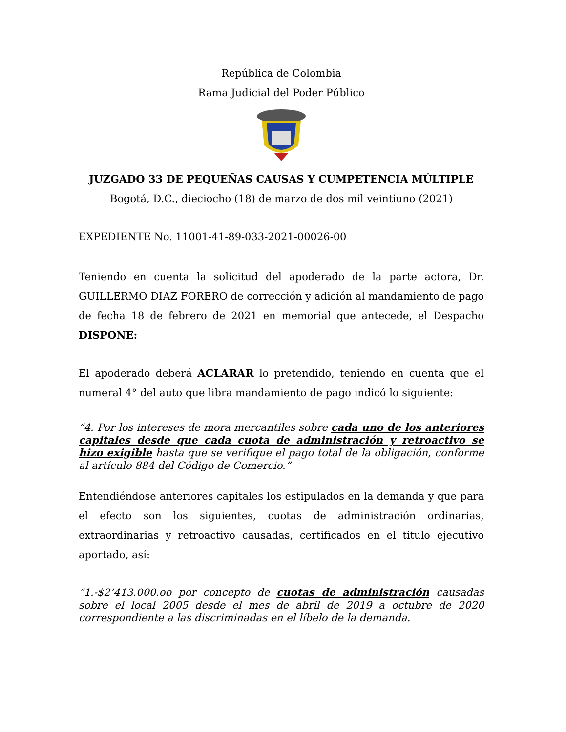República de Colombia
Rama Judicial del Poder Público
JUZGADO 33 DE PEQUEÑAS CAUSAS Y CUMPETENCIA MÚLTIPLE
Bogotá, D.C., dieciocho (18) de marzo de dos mil veintiuno (2021)
EXPEDIENTE No. 11001-41-89-033-2021-00026-00
Teniendo en cuenta la solicitud del apoderado de la parte actora, Dr. GUILLERMO DIAZ FORERO de corrección y adición al mandamiento de pago de fecha 18 de febrero de 2021 en memorial que antecede, el Despacho DISPONE:
El apoderado deberá ACLARAR lo pretendido, teniendo en cuenta que el numeral 4° del auto que libra mandamiento de pago indicó lo siguiente:
“4. Por los intereses de mora mercantiles sobre cada uno de los anteriores capitales desde que cada cuota de administración y retroactivo se hizo exigible hasta que se verifique el pago total de la obligación, conforme al artículo 884 del Código de Comercio.”
Entendiéndose anteriores capitales los estipulados en la demanda y que para el efecto son los siguientes, cuotas de administración ordinarias, extraordinarias y retroactivo causadas, certificados en el titulo ejecutivo aportado, así:
“1.-$2’413.000.oo por concepto de cuotas de administración causadas sobre el local 2005 desde el mes de abril de 2019 a octubre de 2020 correspondiente a las discriminadas en el líbelo de la demanda.